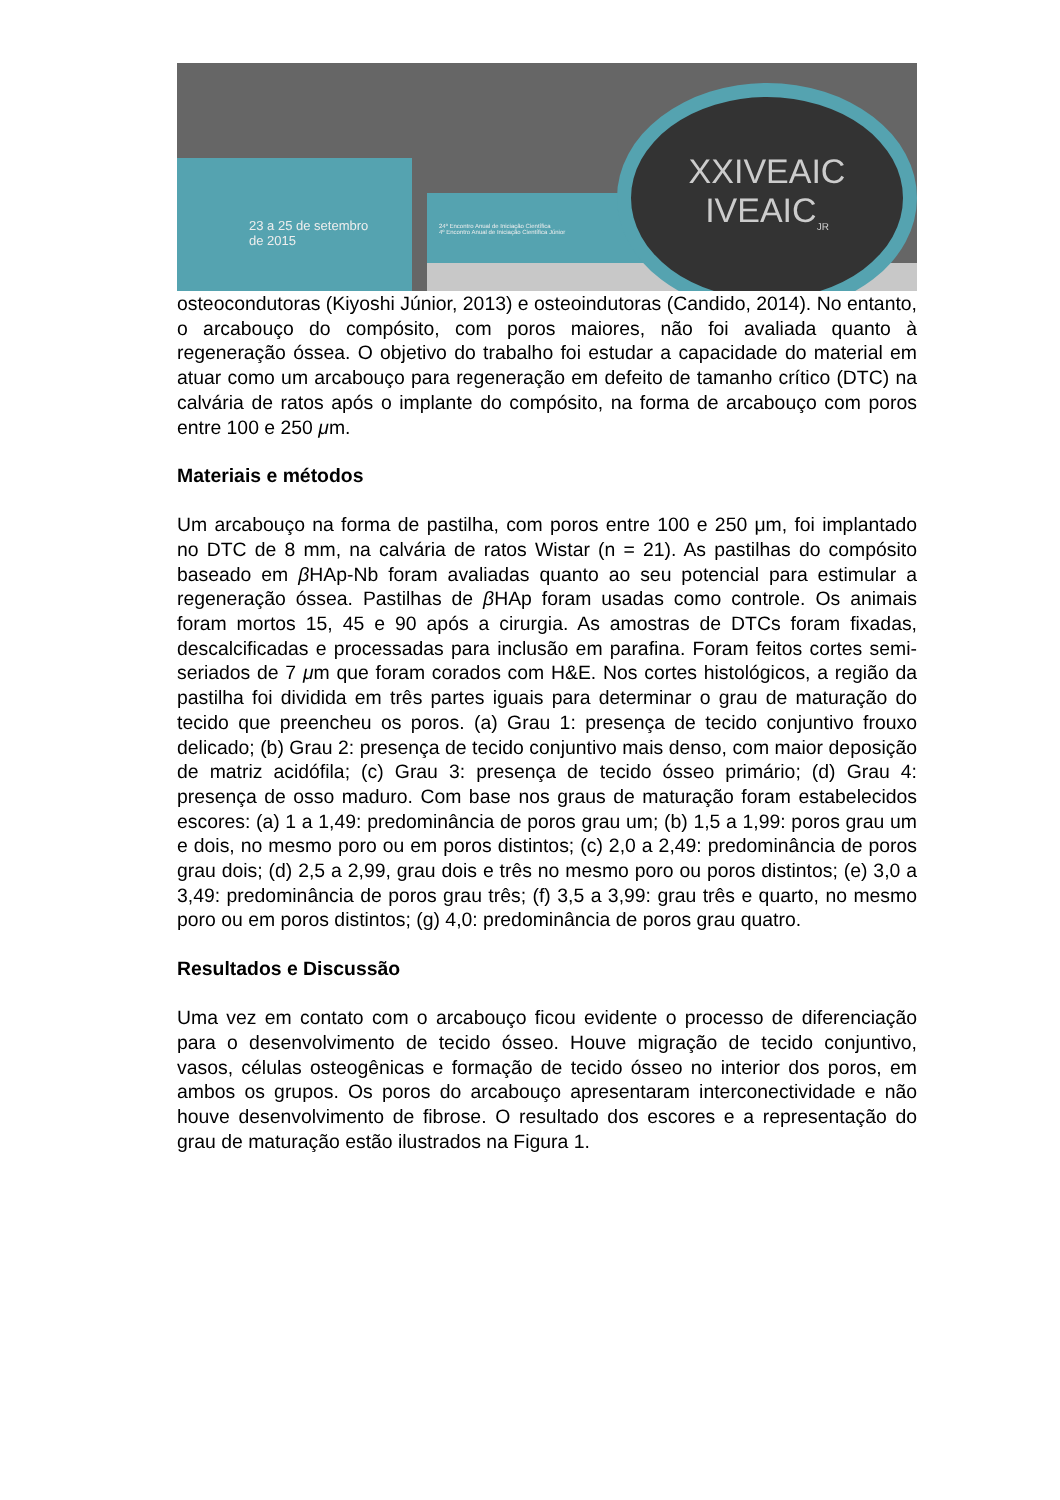23 a 25 de setembro
de 2015
24º Encontro Anual de Iniciação Científica
4º Encontro Anual de Iniciação Científica Júnior
XXIVEAIC
IVEAIC<sub>JR</sub>
osteocondutoras (Kiyoshi Júnior, 2013) e osteoindutoras (Candido, 2014). No entanto, o arcabouço do compósito, com poros maiores, não foi avaliada quanto à regeneração óssea. O objetivo do trabalho foi estudar a capacidade do material em atuar como um arcabouço para regeneração em defeito de tamanho crítico (DTC) na calvária de ratos após o implante do compósito, na forma de arcabouço com poros entre 100 e 250 μm.
Materiais e métodos
Um arcabouço na forma de pastilha, com poros entre 100 e 250 μm, foi implantado no DTC de 8 mm, na calvária de ratos Wistar (n = 21). As pastilhas do compósito baseado em β HAp-Nb foram avaliadas quanto ao seu potencial para estimular a regeneração óssea. Pastilhas de β HAp foram usadas como controle. Os animais foram mortos 15, 45 e 90 após a cirurgia. As amostras de DTCs foram fixadas, descalcificadas e processadas para inclusão em parafina. Foram feitos cortes semi-seriados de 7 μm que foram corados com H&E. Nos cortes histológicos, a região da pastilha foi dividida em três partes iguais para determinar o grau de maturação do tecido que preencheu os poros. (a) Grau 1: presença de tecido conjuntivo frouxo delicado; (b) Grau 2: presença de tecido conjuntivo mais denso, com maior deposição de matriz acidófila; (c) Grau 3: presença de tecido ósseo primário; (d) Grau 4: presença de osso maduro. Com base nos graus de maturação foram estabelecidos escores: (a) 1 a 1,49: predominância de poros grau um; (b) 1,5 a 1,99: poros grau um e dois, no mesmo poro ou em poros distintos; (c) 2,0 a 2,49: predominância de poros grau dois; (d) 2,5 a 2,99, grau dois e três no mesmo poro ou poros distintos; (e) 3,0 a 3,49: predominância de poros grau três; (f) 3,5 a 3,99: grau três e quarto, no mesmo poro ou em poros distintos; (g) 4,0: predominância de poros grau quatro.
Resultados e Discussão
Uma vez em contato com o arcabouço ficou evidente o processo de diferenciação para o desenvolvimento de tecido ósseo. Houve migração de tecido conjuntivo, vasos, células osteogênicas e formação de tecido ósseo no interior dos poros, em ambos os grupos. Os poros do arcabouço apresentaram interconectividade e não houve desenvolvimento de fibrose. O resultado dos escores e a representação do grau de maturação estão ilustrados na Figura 1.